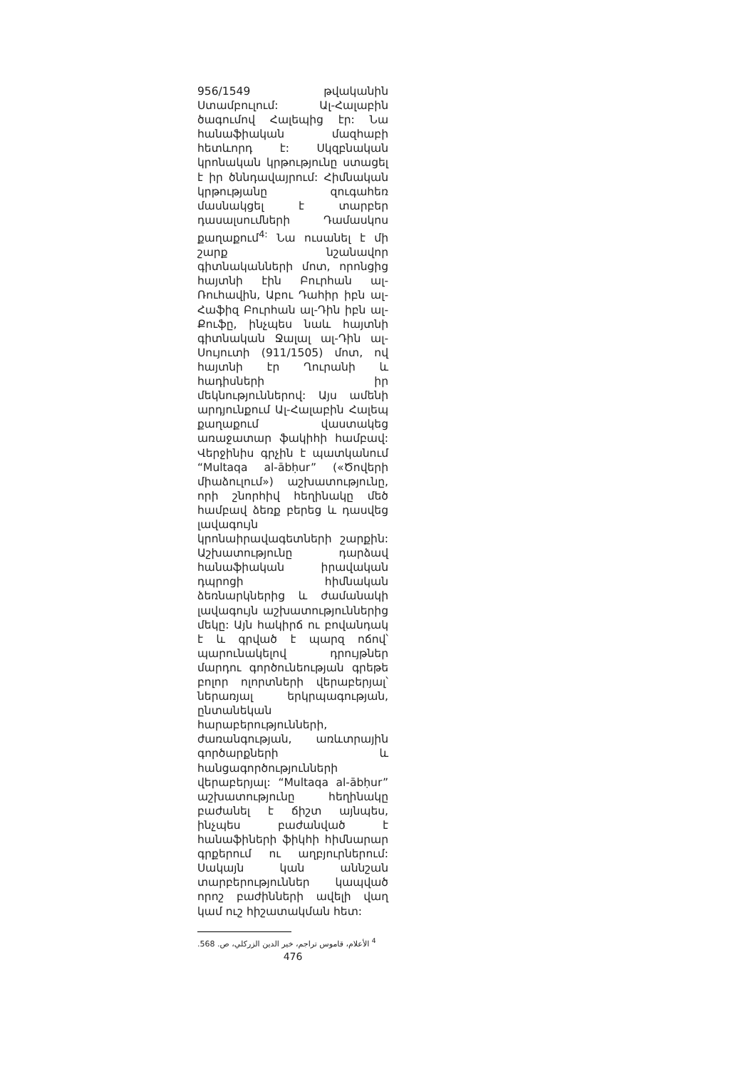956/1549 թվականին Ստամբուլում: Ալ-Հալաբին ծագումով Հալեպից էր: Նա հանաֆիական մազհաբի հետևորդ է: Սկզբնական կրոնական կրթությունը ստացել է իր ծննդավայրում: Հիմնական կրթությանը զուգահեռ մասնակցել է տարբեր դասալսումների Դամասկոս քաղաքում<sup>4:</sup> Նա ուսանել է մի շարք նշանավոր գիտնականների մոտ, որոնցից հայտնի էին Բուրհան ալ-Ռուհավին, Աբու Դահիր իբն ալ-Հաֆիզ Բուրհան ալ-Դին իբն ալ-Քուֆը, ինչպես նաև հայտնի գիտնական Ջալալ ալ-Դին ալ-Սույուտի (911/1505) մոտ, ով հայտնի էր Ղուրանի և հադիսների իր մեկնություններով: Այս ամենի արդյունքում Ալ-Հալաբին Հալեպ քաղաքում վաստակեց առաջատար ֆակիհի համբավ: Վերջինիս գրչին է պատկանում “Multaqa al-ābḥur” («Ծովերի միաձուլում») աշխատությունը, որի շնորհիվ հեղինակը մեծ համբավ ձեռք բերեց և դասվեց լավագույն կրոնաիրավագետների շարքին: Աշխատությունը դարձավ հանաֆիական իրավական դպրոցի հիմնական ձեռնարկներից և ժամանակի լավագույն աշխատություններից մեկը: Այն հակիրճ ու բովանդակ է և գրված է պարզ ոճով՝ պարունակելով դրույթներ մարդու գործունեության գրեթե բոլոր ոլորտների վերաբերյալ՝ ներառյալ երկրպագության, ընտանեկան հարաբերությունների, ժառանգության, առևտրային գործարքների և հանցագործությունների վերաբերյալ: “Multaqa al-ābḥur” աշխատությունը հեղինակը բաժանել է ճիշտ այնպես, ինչպես բաժանված է հանաֆիների ֆիկհի հիմնարար գրքերում ու աղբյուրներում: Սակայն կան աննշան տարբերություններ կապված որոշ բաժինների ավելի վաղ կամ ուշ հիշատակման հետ:
<sup>4</sup> الأعلام، قاموس تراجم، خير الدين الزركلي، ص. 568.
476